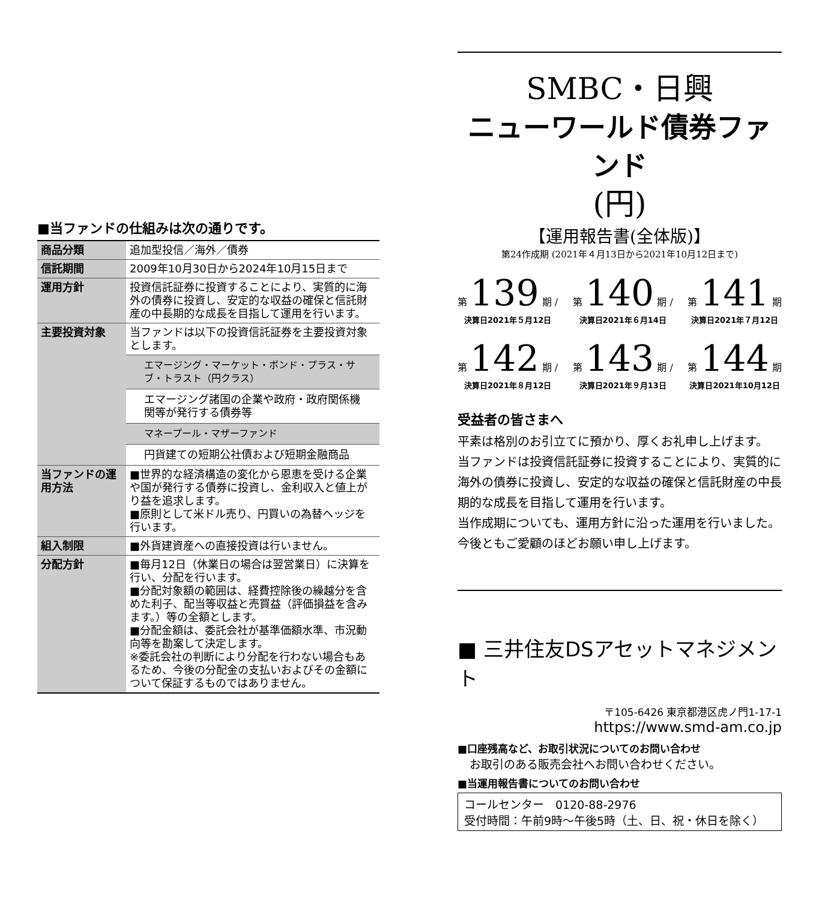■当ファンドの仕組みは次の通りです。
| 商品分類 | 追加型投信／海外／債券 |
| 信託期間 | 2009年10月30日から2024年10月15日まで |
| 運用方針 | 投資信託証券に投資することにより、実質的に海外の債券に投資し、安定的な収益の確保と信託財産の中長期的な成長を目指して運用を行います。 |
| 主要投資対象 | 当ファンドは以下の投資信託証券を主要投資対象とします。 |
| | エマージング・マーケット・ボンド・プラス・サブ・トラスト（円クラス） |
| | エマージング諸国の企業や政府・政府関係機関等が発行する債券等 |
| | マネープール・マザーファンド |
| | 円貨建ての短期公社債および短期金融商品 |
| 当ファンドの運用方法 | ■世界的な経済構造の変化から恩恵を受ける企業や国が発行する債券に投資し、金利収入と値上がり益を追求します。 ■原則として米ドル売り、円買いの為替ヘッジを行います。 |
| 組入制限 | ■外貨建資産への直接投資は行いません。 |
| 分配方針 | ■毎月12日（休業日の場合は翌営業日）に決算を行い、分配を行います。 ■分配対象額の範囲は、経費控除後の繰越分を含めた利子、配当等収益と売買益（評価損益を含みます。）等の全額とします。 ■分配金額は、委託会社が基準価額水準、市況動向等を勘案して決定します。 ※委託会社の判断により分配を行わない場合もあるため、今後の分配金の支払いおよびその金額について保証するものではありません。 |
SMBC・日興
ニューワールド債券ファンド
(円)
【運用報告書(全体版)】
第24作成期 (2021年４月13日から2021年10月12日まで)
第 139 期 /
決算日2021年５月12日
第 140 期 /
決算日2021年６月14日
第 141 期
決算日2021年７月12日
第 142 期 /
決算日2021年８月12日
第 143 期 /
決算日2021年９月13日
第 144 期
決算日2021年10月12日
受益者の皆さまへ
平素は格別のお引立てに預かり、厚くお礼申し上げます。
当ファンドは投資信託証券に投資することにより、実質的に海外の債券に投資し、安定的な収益の確保と信託財産の中長期的な成長を目指して運用を行います。
当作成期についても、運用方針に沿った運用を行いました。
今後ともご愛顧のほどお願い申し上げます。
■ 三井住友DSアセットマネジメント
〒105-6426 東京都港区虎ノ門1-17-1
https://www.smd-am.co.jp
■口座残高など、お取引状況についてのお問い合わせ
お取引のある販売会社へお問い合わせください。
■当運用報告書についてのお問い合わせ
コールセンター　0120-88-2976
受付時間：午前9時～午後5時（土、日、祝・休日を除く）